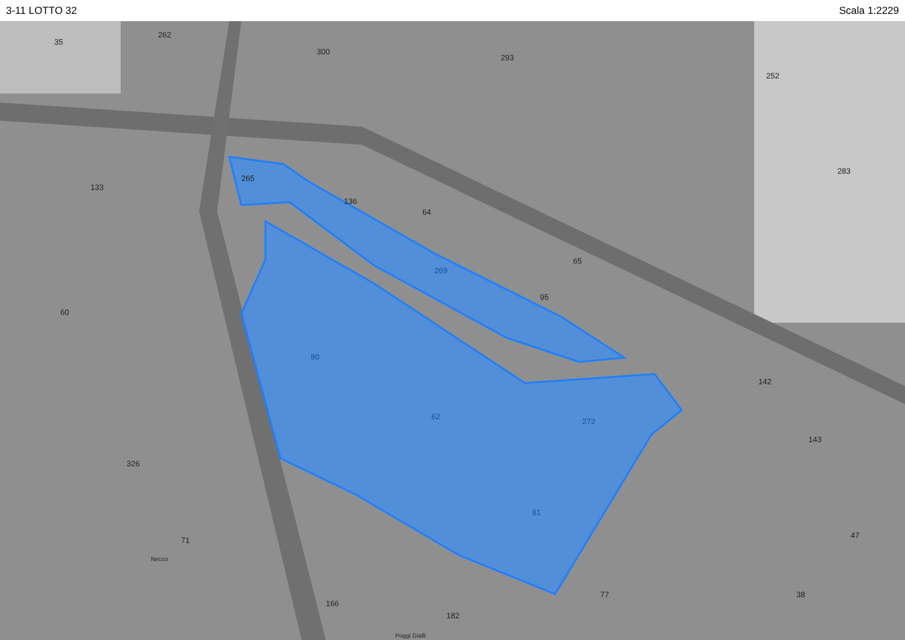3-11 LOTTO 32 Scala 1:2229
35
262
300
293
252
265
133
136
64
65
269
95
60
80
62
272
81
283
142
143
47
326
71
77
38
166
182
Poggi Gialli
Necco